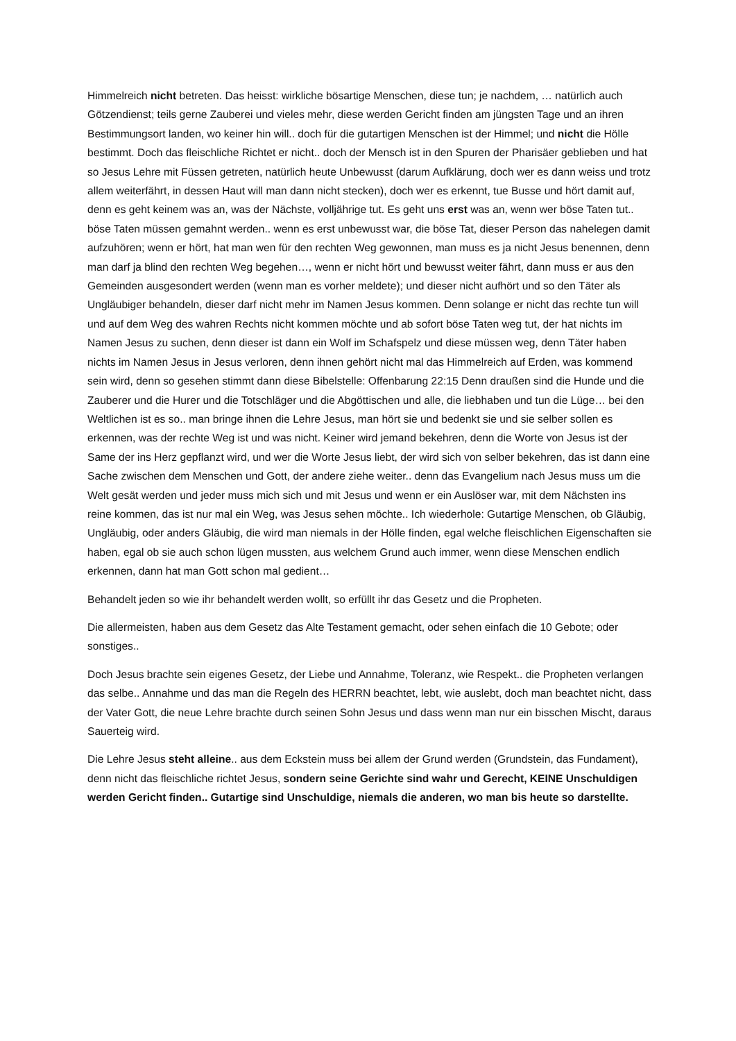Himmelreich nicht betreten. Das heisst: wirkliche bösartige Menschen, diese tun; je nachdem, … natürlich auch Götzendienst; teils gerne Zauberei und vieles mehr, diese werden Gericht finden am jüngsten Tage und an ihren Bestimmungsort landen, wo keiner hin will.. doch für die gutartigen Menschen ist der Himmel; und nicht die Hölle bestimmt. Doch das fleischliche Richtet er nicht.. doch der Mensch ist in den Spuren der Pharisäer geblieben und hat so Jesus Lehre mit Füssen getreten, natürlich heute Unbewusst (darum Aufklärung, doch wer es dann weiss und trotz allem weiterfährt, in dessen Haut will man dann nicht stecken), doch wer es erkennt, tue Busse und hört damit auf, denn es geht keinem was an, was der Nächste, volljährige tut. Es geht uns erst was an, wenn wer böse Taten tut.. böse Taten müssen gemahnt werden.. wenn es erst unbewusst war, die böse Tat, dieser Person das nahelegen damit aufzuhören; wenn er hört, hat man wen für den rechten Weg gewonnen, man muss es ja nicht Jesus benennen, denn man darf ja blind den rechten Weg begehen…, wenn er nicht hört und bewusst weiter fährt, dann muss er aus den Gemeinden ausgesondert werden (wenn man es vorher meldete); und dieser nicht aufhört und so den Täter als Ungläubiger behandeln, dieser darf nicht mehr im Namen Jesus kommen. Denn solange er nicht das rechte tun will und auf dem Weg des wahren Rechts nicht kommen möchte und ab sofort böse Taten weg tut, der hat nichts im Namen Jesus zu suchen, denn dieser ist dann ein Wolf im Schafspelz und diese müssen weg, denn Täter haben nichts im Namen Jesus in Jesus verloren, denn ihnen gehört nicht mal das Himmelreich auf Erden, was kommend sein wird, denn so gesehen stimmt dann diese Bibelstelle: Offenbarung 22:15 Denn draußen sind die Hunde und die Zauberer und die Hurer und die Totschläger und die Abgöttischen und alle, die liebhaben und tun die Lüge… bei den Weltlichen ist es so.. man bringe ihnen die Lehre Jesus, man hört sie und bedenkt sie und sie selber sollen es erkennen, was der rechte Weg ist und was nicht. Keiner wird jemand bekehren, denn die Worte von Jesus ist der Same der ins Herz gepflanzt wird, und wer die Worte Jesus liebt, der wird sich von selber bekehren, das ist dann eine Sache zwischen dem Menschen und Gott, der andere ziehe weiter.. denn das Evangelium nach Jesus muss um die Welt gesät werden und jeder muss mich sich und mit Jesus und wenn er ein Auslöser war, mit dem Nächsten ins reine kommen, das ist nur mal ein Weg, was Jesus sehen möchte.. Ich wiederhole: Gutartige Menschen, ob Gläubig, Ungläubig, oder anders Gläubig, die wird man niemals in der Hölle finden, egal welche fleischlichen Eigenschaften sie haben, egal ob sie auch schon lügen mussten, aus welchem Grund auch immer, wenn diese Menschen endlich erkennen, dann hat man Gott schon mal gedient…
Behandelt jeden so wie ihr behandelt werden wollt, so erfüllt ihr das Gesetz und die Propheten.
Die allermeisten, haben aus dem Gesetz das Alte Testament gemacht, oder sehen einfach die 10 Gebote; oder sonstiges..
Doch Jesus brachte sein eigenes Gesetz, der Liebe und Annahme, Toleranz, wie Respekt.. die Propheten verlangen das selbe.. Annahme und das man die Regeln des HERRN beachtet, lebt, wie auslebt, doch man beachtet nicht, dass der Vater Gott, die neue Lehre brachte durch seinen Sohn Jesus und dass wenn man nur ein bisschen Mischt, daraus Sauerteig wird.
Die Lehre Jesus steht alleine.. aus dem Eckstein muss bei allem der Grund werden (Grundstein, das Fundament), denn nicht das fleischliche richtet Jesus, sondern seine Gerichte sind wahr und Gerecht, KEINE Unschuldigen werden Gericht finden.. Gutartige sind Unschuldige, niemals die anderen, wo man bis heute so darstellte.